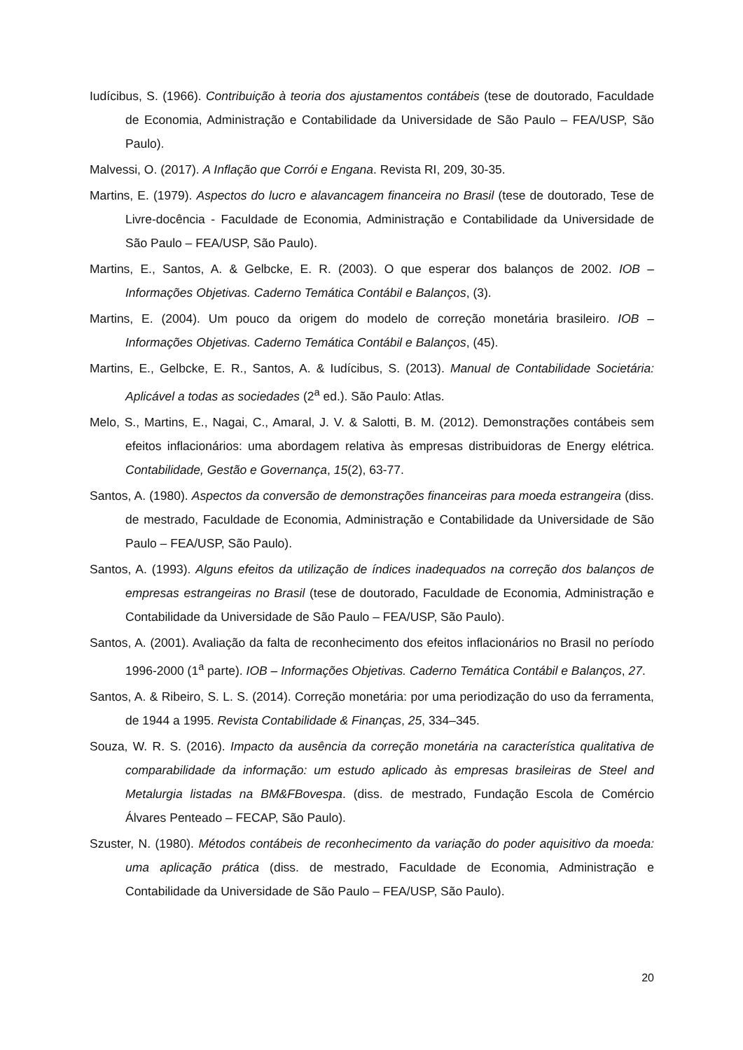Iudícibus, S. (1966). Contribuição à teoria dos ajustamentos contábeis (tese de doutorado, Faculdade de Economia, Administração e Contabilidade da Universidade de São Paulo – FEA/USP, São Paulo).
Malvessi, O. (2017). A Inflação que Corrói e Engana. Revista RI, 209, 30-35.
Martins, E. (1979). Aspectos do lucro e alavancagem financeira no Brasil (tese de doutorado, Tese de Livre-docência - Faculdade de Economia, Administração e Contabilidade da Universidade de São Paulo – FEA/USP, São Paulo).
Martins, E., Santos, A. & Gelbcke, E. R. (2003). O que esperar dos balanços de 2002. IOB – Informações Objetivas. Caderno Temática Contábil e Balanços, (3).
Martins, E. (2004). Um pouco da origem do modelo de correção monetária brasileiro. IOB – Informações Objetivas. Caderno Temática Contábil e Balanços, (45).
Martins, E., Gelbcke, E. R., Santos, A. & Iudícibus, S. (2013). Manual de Contabilidade Societária: Aplicável a todas as sociedades (2<sup>a</sup> ed.). São Paulo: Atlas.
Melo, S., Martins, E., Nagai, C., Amaral, J. V. & Salotti, B. M. (2012). Demonstrações contábeis sem efeitos inflacionários: uma abordagem relativa às empresas distribuidoras de Energy elétrica. Contabilidade, Gestão e Governança, 15(2), 63-77.
Santos, A. (1980). Aspectos da conversão de demonstrações financeiras para moeda estrangeira (diss. de mestrado, Faculdade de Economia, Administração e Contabilidade da Universidade de São Paulo – FEA/USP, São Paulo).
Santos, A. (1993). Alguns efeitos da utilização de índices inadequados na correção dos balanços de empresas estrangeiras no Brasil (tese de doutorado, Faculdade de Economia, Administração e Contabilidade da Universidade de São Paulo – FEA/USP, São Paulo).
Santos, A. (2001). Avaliação da falta de reconhecimento dos efeitos inflacionários no Brasil no período 1996-2000 (1<sup>a</sup> parte). IOB – Informações Objetivas. Caderno Temática Contábil e Balanços, 27.
Santos, A. & Ribeiro, S. L. S. (2014). Correção monetária: por uma periodização do uso da ferramenta, de 1944 a 1995. Revista Contabilidade & Finanças, 25, 334–345.
Souza, W. R. S. (2016). Impacto da ausência da correção monetária na característica qualitativa de comparabilidade da informação: um estudo aplicado às empresas brasileiras de Steel and Metalurgia listadas na BM&FBovespa. (diss. de mestrado, Fundação Escola de Comércio Álvares Penteado – FECAP, São Paulo).
Szuster, N. (1980). Métodos contábeis de reconhecimento da variação do poder aquisitivo da moeda: uma aplicação prática (diss. de mestrado, Faculdade de Economia, Administração e Contabilidade da Universidade de São Paulo – FEA/USP, São Paulo).
20